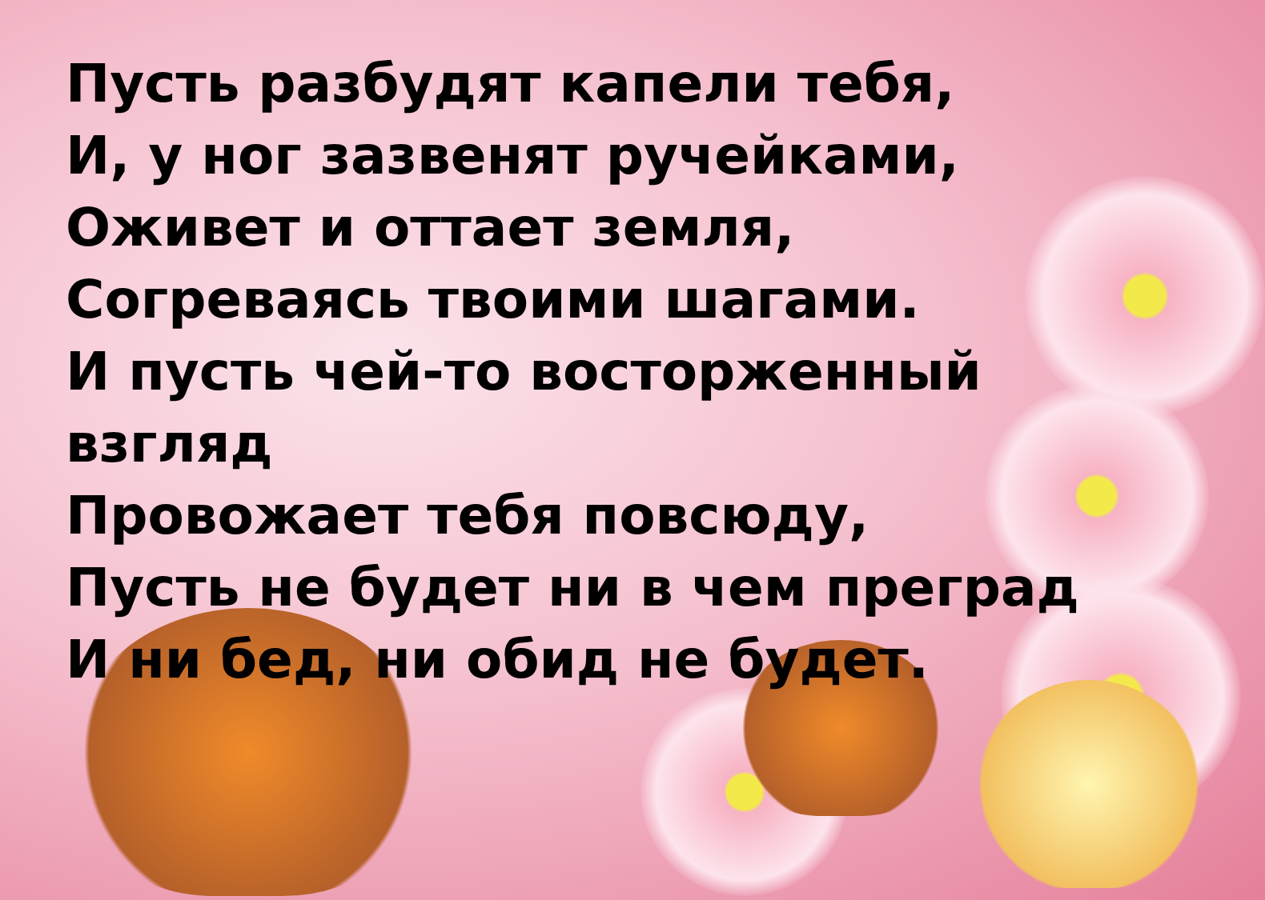Пусть разбудят капели тебя,
И, у ног зазвенят ручейками,
Оживет и оттает земля,
Согреваясь твоими шагами.
И пусть чей-то восторженный взгляд
Провожает тебя повсюду,
Пусть не будет ни в чем преград
И ни бед, ни обид не будет.